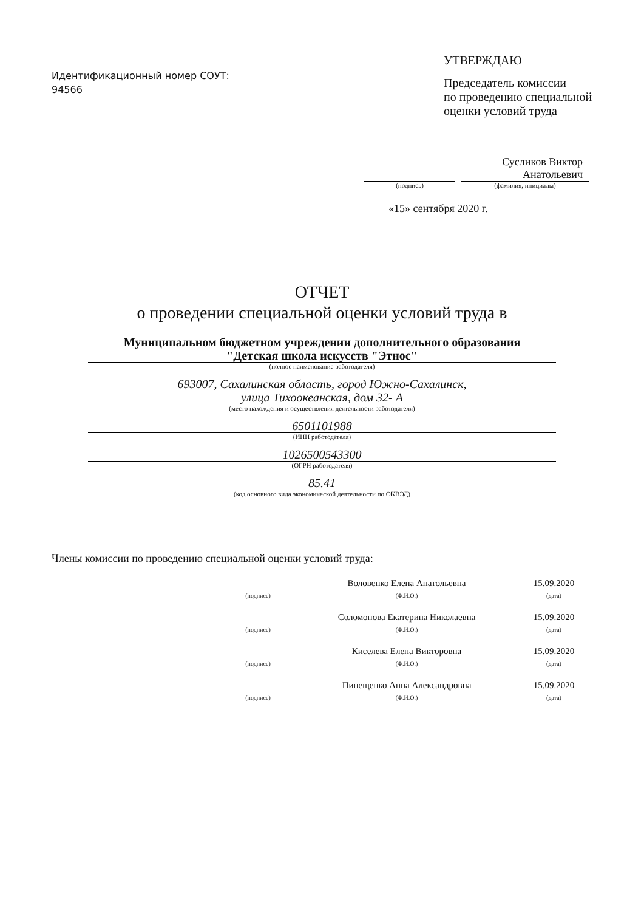Идентификационный номер СОУТ:
94566
УТВЕРЖДАЮ
Председатель комиссии
по проведению специальной
оценки условий труда
Сусликов Виктор
Анатольевич
(подпись) (фамилия, инициалы)
«15» сентября 2020 г.
ОТЧЕТ
о проведении специальной оценки условий труда в
Муниципальном бюджетном учреждении дополнительного образования
"Детская школа искусств "Этнос"
(полное наименование работодателя)
693007, Сахалинская область, город Южно-Сахалинск,
улица Тихоокеанская, дом 32- А
(место нахождения и осуществления деятельности работодателя)
6501101988
(ИНН работодателя)
1026500543300
(ОГРН работодателя)
85.41
(код основного вида экономической деятельности по ОКВЭД)
Члены комиссии по проведению специальной оценки условий труда:
Воловенко Елена Анатольевна 15.09.2020
(подпись) (Ф.И.О.) (дата)
Соломонова Екатерина Николаевна 15.09.2020
(подпись) (Ф.И.О.) (дата)
Киселева Елена Викторовна 15.09.2020
(подпись) (Ф.И.О.) (дата)
Пинещенко Анна Александровна 15.09.2020
(подпись) (Ф.И.О.) (дата)